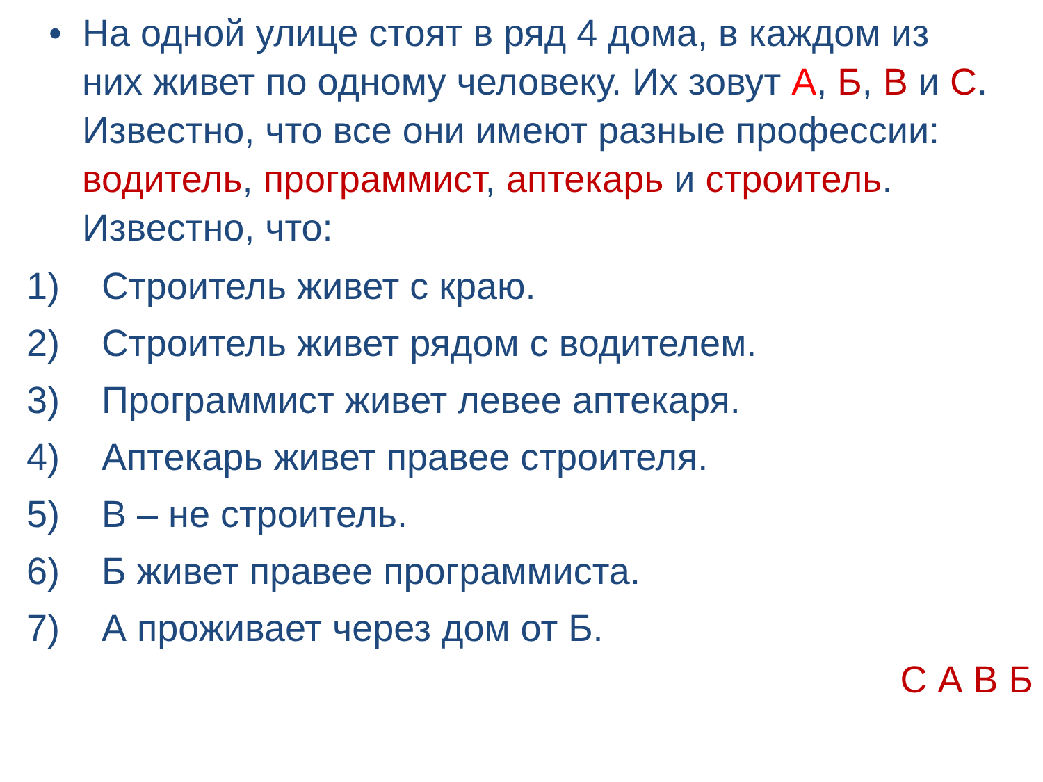• На одной улице стоят в ряд 4 дома, в каждом из них живет по одному человеку. Их зовут А, Б, В и С. Известно, что все они имеют разные профессии: водитель, программист, аптекарь и строитель. Известно, что:
1) Строитель живет с краю.
2) Строитель живет рядом с водителем.
3) Программист живет левее аптекаря.
4) Аптекарь живет правее строителя.
5) В – не строитель.
6) Б живет правее программиста.
7) А проживает через дом от Б.
С А В Б